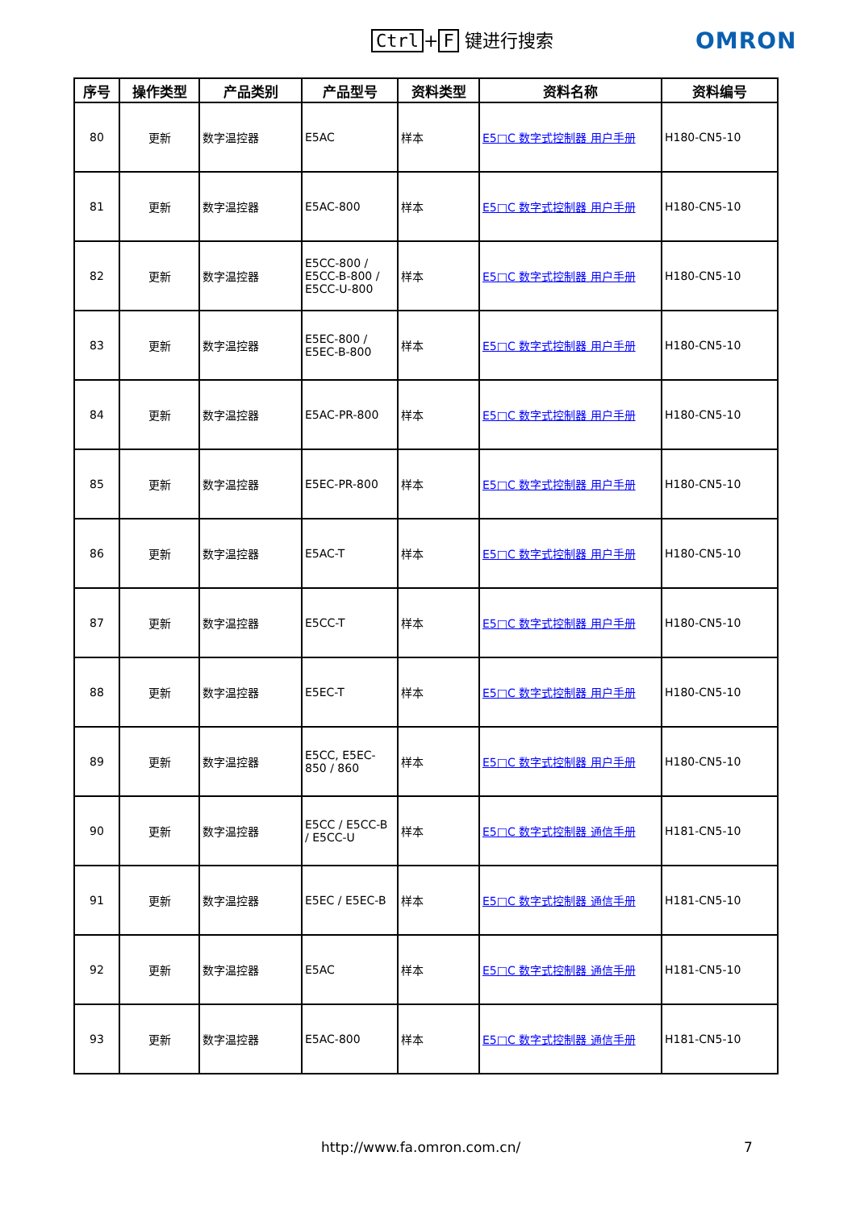Ctrl + F 键进行搜索 OMRON
| 序号 | 操作类型 | 产品类别 | 产品型号 | 资料类型 | 资料名称 | 资料编号 |
| --- | --- | --- | --- | --- | --- | --- |
| 80 | 更新 | 数字温控器 | E5AC | 样本 | E5□C 数字式控制器 用户手册 | H180-CN5-10 |
| 81 | 更新 | 数字温控器 | E5AC-800 | 样本 | E5□C 数字式控制器 用户手册 | H180-CN5-10 |
| 82 | 更新 | 数字温控器 | E5CC-800 / E5CC-B-800 / E5CC-U-800 | 样本 | E5□C 数字式控制器 用户手册 | H180-CN5-10 |
| 83 | 更新 | 数字温控器 | E5EC-800 / E5EC-B-800 | 样本 | E5□C 数字式控制器 用户手册 | H180-CN5-10 |
| 84 | 更新 | 数字温控器 | E5AC-PR-800 | 样本 | E5□C 数字式控制器 用户手册 | H180-CN5-10 |
| 85 | 更新 | 数字温控器 | E5EC-PR-800 | 样本 | E5□C 数字式控制器 用户手册 | H180-CN5-10 |
| 86 | 更新 | 数字温控器 | E5AC-T | 样本 | E5□C 数字式控制器 用户手册 | H180-CN5-10 |
| 87 | 更新 | 数字温控器 | E5CC-T | 样本 | E5□C 数字式控制器 用户手册 | H180-CN5-10 |
| 88 | 更新 | 数字温控器 | E5EC-T | 样本 | E5□C 数字式控制器 用户手册 | H180-CN5-10 |
| 89 | 更新 | 数字温控器 | E5CC, E5EC-850 / 860 | 样本 | E5□C 数字式控制器 用户手册 | H180-CN5-10 |
| 90 | 更新 | 数字温控器 | E5CC / E5CC-B / E5CC-U | 样本 | E5□C 数字式控制器 通信手册 | H181-CN5-10 |
| 91 | 更新 | 数字温控器 | E5EC / E5EC-B | 样本 | E5□C 数字式控制器 通信手册 | H181-CN5-10 |
| 92 | 更新 | 数字温控器 | E5AC | 样本 | E5□C 数字式控制器 通信手册 | H181-CN5-10 |
| 93 | 更新 | 数字温控器 | E5AC-800 | 样本 | E5□C 数字式控制器 通信手册 | H181-CN5-10 |
http://www.fa.omron.com.cn/ 7